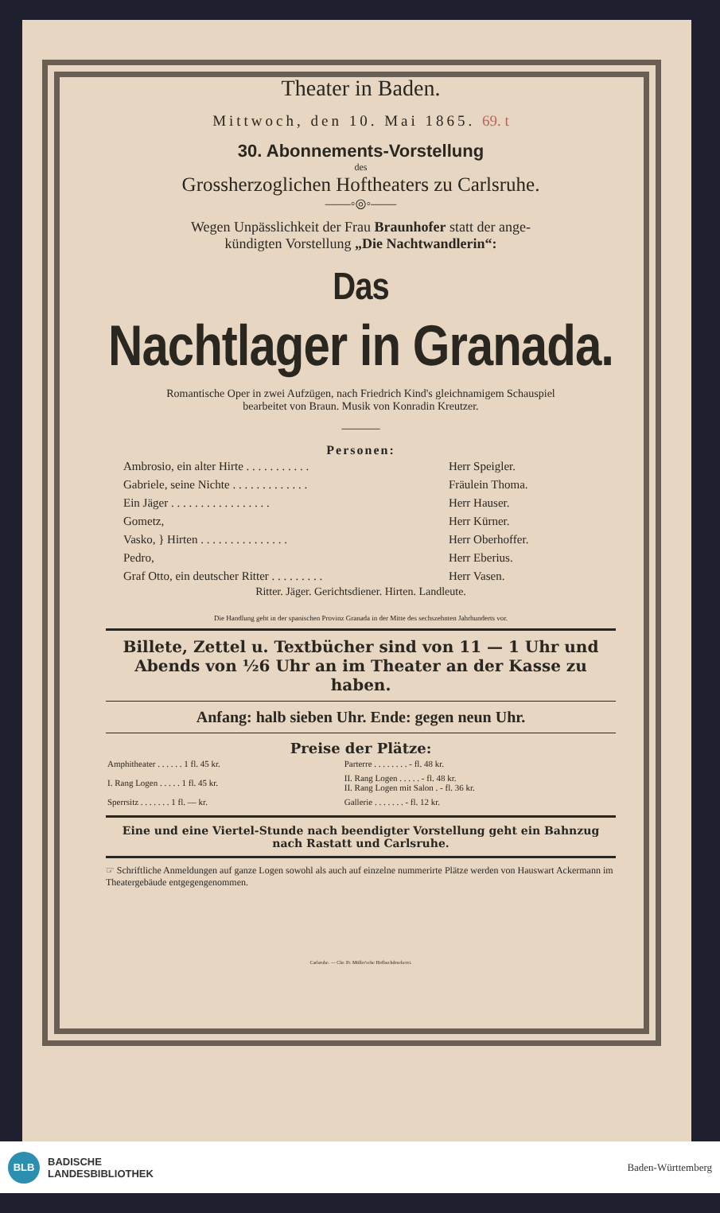Theater in Baden.
Mittwoch, den 10. Mai 1865. 69. t
30. Abonnements-Vorstellung
des
Grossherzoglichen Hoftheaters zu Carlsruhe.
——◦◎◦——
Wegen Unpässlichkeit der Frau Braunhofer statt der ange-
kündigten Vorstellung „Die Nachtwandlerin“:
Das
Nachtlager in Granada.
Romantische Oper in zwei Aufzügen, nach Friedrich Kind's gleichnamigem Schauspiel
bearbeitet von Braun. Musik von Konradin Kreutzer.
———
Personen:
| Ambrosio, ein alter Hirte . . . . . . . . . . . | Herr Speigler. |
| Gabriele, seine Nichte . . . . . . . . . . . . . | Fräulein Thoma. |
| Ein Jäger . . . . . . . . . . . . . . . . . | Herr Hauser. |
| Gometz, | Herr Kürner. |
| Vasko, } Hirten . . . . . . . . . . . . . . . | Herr Oberhoffer. |
| Pedro, | Herr Eberius. |
| Graf Otto, ein deutscher Ritter . . . . . . . . . | Herr Vasen. |
Ritter. Jäger. Gerichtsdiener. Hirten. Landleute.
Die Handlung geht in der spanischen Provinz Granada in der Mitte des sechszehnten Jahrhunderts vor.
Billete, Zettel u. Textbücher sind von 11 — 1 Uhr und Abends von ½6 Uhr an im Theater an der Kasse zu haben.
Anfang: halb sieben Uhr. Ende: gegen neun Uhr.
Preise der Plätze:
| Amphitheater . . . . . . 1 fl. 45 kr. | Parterre . . . . . . . . - fl. 48 kr. |
| I. Rang Logen . . . . . 1 fl. 45 kr. | II. Rang Logen . . . . . - fl. 48 kr. II. Rang Logen mit Salon . - fl. 36 kr. |
| Sperrsitz . . . . . . . 1 fl. — kr. | Gallerie . . . . . . . - fl. 12 kr. |
Eine und eine Viertel-Stunde nach beendigter Vorstellung geht ein Bahnzug nach Rastatt und Carlsruhe.
☞ Schriftliche Anmeldungen auf ganze Logen sowohl als auch auf einzelne nummerirte Plätze werden von Hauswart Ackermann im Theatergebäude entgegengenommen.
Carlsruhe. — Chr. Fr. Müller'sche Hofbuchdruckerei.
BLB
BADISCHE
LANDESBIBLIOTHEK
Baden-Württemberg